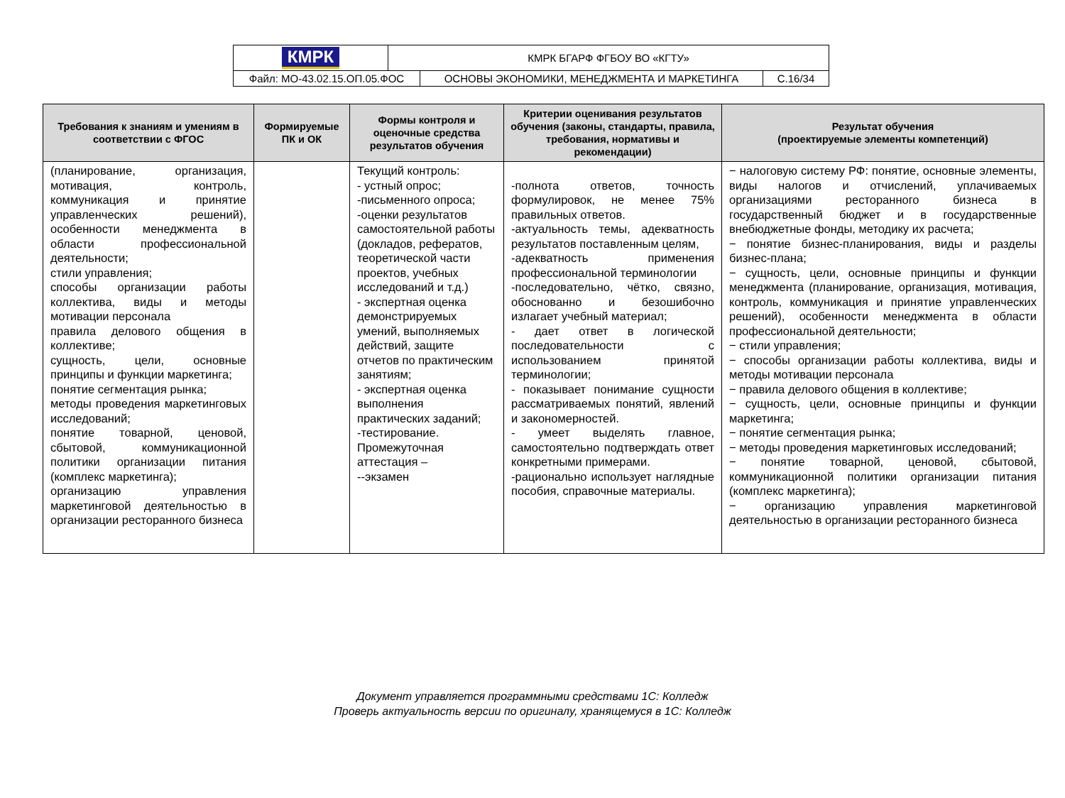| КМРК | КМРК БГАРФ ФГБОУ ВО «КГТУ» |
| / Файл: МО-43.02.15.ОП.05.ФОС / ОСНОВЫ ЭКОНОМИКИ, МЕНЕДЖМЕНТА И МАРКЕТИНГА / С.16/34 / | |
| Требования к знаниям и умениям в соответствии с ФГОС | Формируемые ПК и ОК | Формы контроля и оценочные средства результатов обучения | Критерии оценивания результатов обучения (законы, стандарты, правила, требования, нормативы и рекомендации) | Результат обучения (проектируемые элементы компетенций) |
| --- | --- | --- | --- | --- |
| (планирование, организация, мотивация, контроль, коммуникация и принятие управленческих решений), особенности менеджмента в области профессиональной деятельности; стили управления; способы организации работы коллектива, виды и методы мотивации персонала правила делового общения в коллективе; сущность, цели, основные принципы и функции маркетинга; понятие сегментация рынка; методы проведения маркетинговых исследований; понятие товарной, ценовой, сбытовой, коммуникационной политики организации питания (комплекс маркетинга); организацию управления маркетинговой деятельностью в организации ресторанного бизнеса | | Текущий контроль: - устный опрос; -письменного опроса; -оценки результатов самостоятельной работы (докладов, рефератов, теоретической части проектов, учебных исследований и т.д.) - экспертная оценка демонстрируемых умений, выполняемых действий, защите отчетов по практическим занятиям; - экспертная оценка выполнения практических заданий; -тестирование. Промежуточная аттестация – --экзамен | -полнота ответов, точность формулировок, не менее 75% правильных ответов. -актуальность темы, адекватность результатов поставленным целям, -адекватность применения профессиональной терминологии -последовательно, чётко, связно, обоснованно и безошибочно излагает учебный материал; - дает ответ в логической последовательности с использованием принятой терминологии; - показывает понимание сущности рассматриваемых понятий, явлений и закономерностей. - умеет выделять главное, самостоятельно подтверждать ответ конкретными примерами. -рационально использует наглядные пособия, справочные материалы. | − налоговую систему РФ: понятие, основные элементы, виды налогов и отчислений, уплачиваемых организациями ресторанного бизнеса в государственный бюджет и в государственные внебюджетные фонды, методику их расчета; − понятие бизнес-планирования, виды и разделы бизнес-плана; − сущность, цели, основные принципы и функции менеджмента (планирование, организация, мотивация, контроль, коммуникация и принятие управленческих решений), особенности менеджмента в области профессиональной деятельности; − стили управления; − способы организации работы коллектива, виды и методы мотивации персонала − правила делового общения в коллективе; − сущность, цели, основные принципы и функции маркетинга; − понятие сегментация рынка; − методы проведения маркетинговых исследований; − понятие товарной, ценовой, сбытовой, коммуникационной политики организации питания (комплекс маркетинга); − организацию управления маркетинговой деятельностью в организации ресторанного бизнеса |
Документ управляется программными средствами 1С: Колледж
Проверь актуальность версии по оригиналу, хранящемуся в 1С: Колледж